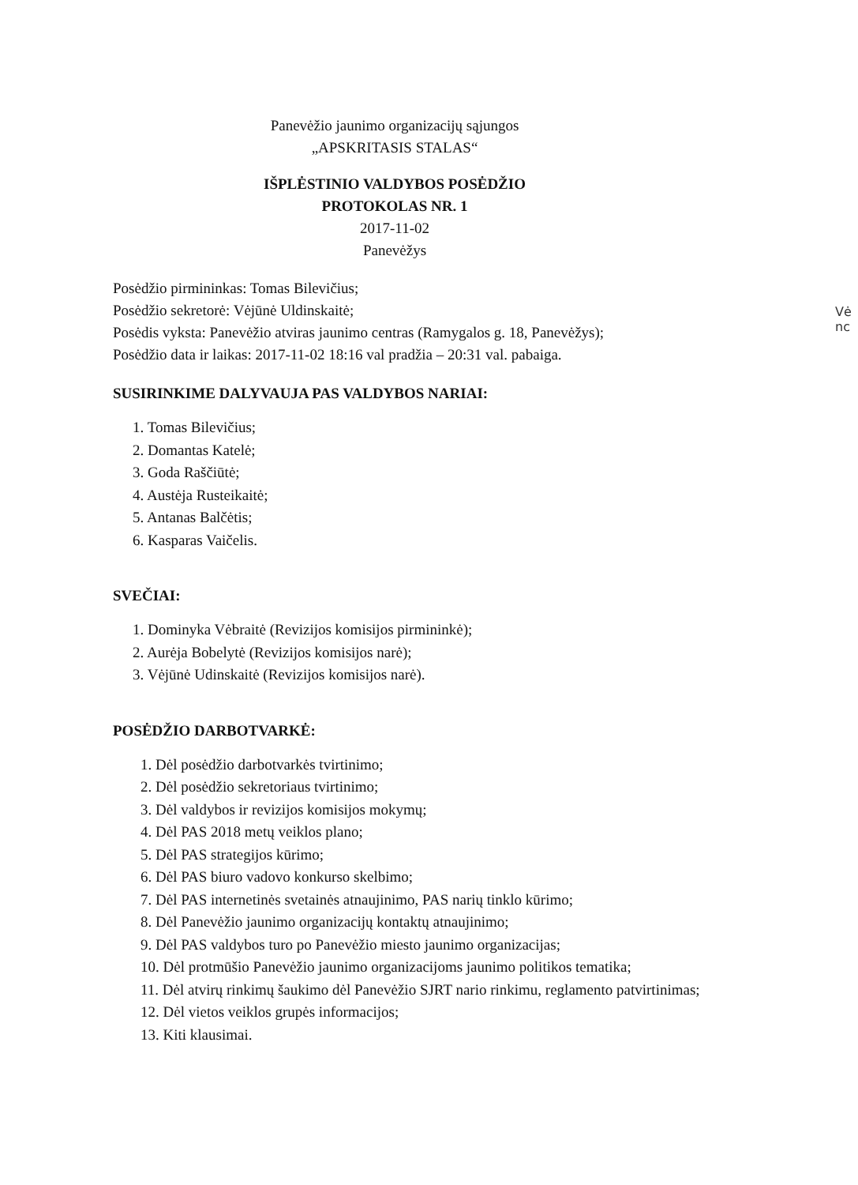Panevėžio jaunimo organizacijų sąjungos
„APSKRITASIS STALAS“
IŠPLĖSTINIO VALDYBOS POSĖDŽIO
PROTOKOLAS NR. 1
2017-11-02
Panevėžys
Posėdžio pirmininkas: Tomas Bilevičius;
Posėdžio sekretorė: Vėjūnė Uldinskaitė;
Posėdis vyksta: Panevėžio atviras jaunimo centras (Ramygalos g. 18, Panevėžys);
Posėdžio data ir laikas: 2017-11-02 18:16 val pradžia – 20:31 val. pabaiga.
SUSIRINKIME DALYVAUJA PAS VALDYBOS NARIAI:
1. Tomas Bilevičius;
2. Domantas Katelė;
3. Goda Raščiūtė;
4. Austėja Rusteikaitė;
5. Antanas Balčėtis;
6. Kasparas Vaičelis.
SVEČIAI:
1. Dominyka Vėbraitė (Revizijos komisijos pirmininkė);
2. Aurėja Bobelytė (Revizijos komisijos narė);
3. Vėjūnė Udinskaitė (Revizijos komisijos narė).
POSĖDŽIO DARBOTVARKĖ:
1. Dėl posėdžio darbotvarkės tvirtinimo;
2. Dėl posėdžio sekretoriaus tvirtinimo;
3. Dėl valdybos ir revizijos komisijos mokymų;
4. Dėl PAS 2018 metų veiklos plano;
5. Dėl PAS strategijos kūrimo;
6. Dėl PAS biuro vadovo konkurso skelbimo;
7. Dėl PAS internetinės svetainės atnaujinimo, PAS narių tinklo kūrimo;
8. Dėl Panevėžio jaunimo organizacijų kontaktų atnaujinimo;
9. Dėl PAS valdybos turo po Panevėžio miesto jaunimo organizacijas;
10. Dėl protmūšio Panevėžio jaunimo organizacijoms jaunimo politikos tematika;
11. Dėl atvirų rinkimų šaukimo dėl Panevėžio SJRT nario rinkimu, reglamento patvirtinimas;
12. Dėl vietos veiklos grupės informacijos;
13. Kiti klausimai.
Vė
nc